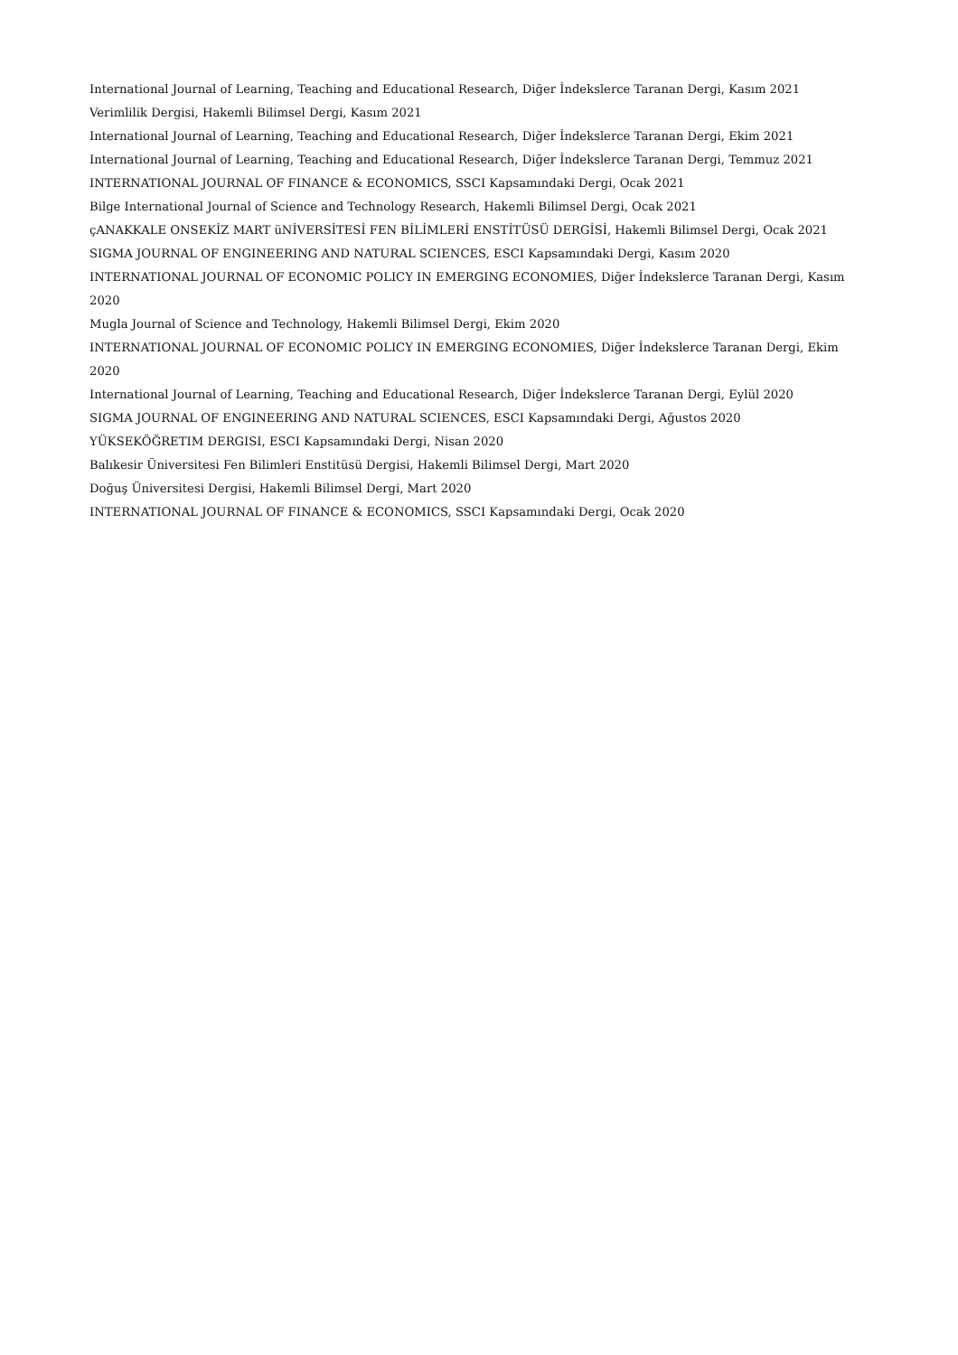International Journal of Learning, Teaching and Educational Research, Diğer İndekslerce Taranan Dergi, Kasım 2021
Verimlilik Dergisi, Hakemli Bilimsel Dergi, Kasım 2021
International Journal of Learning, Teaching and Educational Research, Diğer İndekslerce Taranan Dergi, Ekim 2021
International Journal of Learning, Teaching and Educational Research, Diğer İndekslerce Taranan Dergi, Temmuz 2021
INTERNATIONAL JOURNAL OF FINANCE & ECONOMICS, SSCI Kapsamındaki Dergi, Ocak 2021
Bilge International Journal of Science and Technology Research, Hakemli Bilimsel Dergi, Ocak 2021
çANAKKALE ONSEKİZ MART üNİVERSİTESİ FEN BİLİMLERİ ENSTİTÜSÜ DERGİSİ, Hakemli Bilimsel Dergi, Ocak 2021
SIGMA JOURNAL OF ENGINEERING AND NATURAL SCIENCES, ESCI Kapsamındaki Dergi, Kasım 2020
INTERNATIONAL JOURNAL OF ECONOMIC POLICY IN EMERGING ECONOMIES, Diğer İndekslerce Taranan Dergi, Kasım 2020
Mugla Journal of Science and Technology, Hakemli Bilimsel Dergi, Ekim 2020
INTERNATIONAL JOURNAL OF ECONOMIC POLICY IN EMERGING ECONOMIES, Diğer İndekslerce Taranan Dergi, Ekim 2020
International Journal of Learning, Teaching and Educational Research, Diğer İndekslerce Taranan Dergi, Eylül 2020
SIGMA JOURNAL OF ENGINEERING AND NATURAL SCIENCES, ESCI Kapsamındaki Dergi, Ağustos 2020
YÜKSEKÖĞRETIM DERGISI, ESCI Kapsamındaki Dergi, Nisan 2020
Balıkesir Üniversitesi Fen Bilimleri Enstitüsü Dergisi, Hakemli Bilimsel Dergi, Mart 2020
Doğuş Üniversitesi Dergisi, Hakemli Bilimsel Dergi, Mart 2020
INTERNATIONAL JOURNAL OF FINANCE & ECONOMICS, SSCI Kapsamındaki Dergi, Ocak 2020